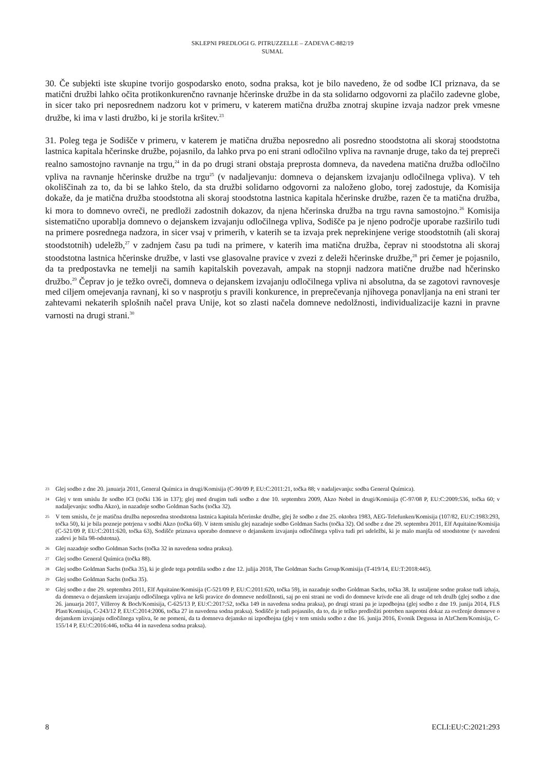SKLEPNI PREDLOGI G. PITRUZZELLE – ZADEVA C-882/19
SUMAL
30. Če subjekti iste skupine tvorijo gospodarsko enoto, sodna praksa, kot je bilo navedeno, že od sodbe ICI priznava, da se matični družbi lahko očita protikonkurenčno ravnanje hčerinske družbe in da sta solidarno odgovorni za plačilo zadevne globe, in sicer tako pri neposrednem nadzoru kot v primeru, v katerem matična družba znotraj skupine izvaja nadzor prek vmesne družbe, ki ima v lasti družbo, ki je storila kršitev.<sup>23</sup>
31. Poleg tega je Sodišče v primeru, v katerem je matična družba neposredno ali posredno stoodstotna ali skoraj stoodstotna lastnica kapitala hčerinske družbe, pojasnilo, da lahko prva po eni strani odločilno vpliva na ravnanje druge, tako da tej prepreči realno samostojno ravnanje na trgu,<sup>24</sup> in da po drugi strani obstaja preprosta domneva, da navedena matična družba odločilno vpliva na ravnanje hčerinske družbe na trgu<sup>25</sup> (v nadaljevanju: domneva o dejanskem izvajanju odločilnega vpliva). V teh okoliščinah za to, da bi se lahko štelo, da sta družbi solidarno odgovorni za naloženo globo, torej zadostuje, da Komisija dokaže, da je matična družba stoodstotna ali skoraj stoodstotna lastnica kapitala hčerinske družbe, razen če ta matična družba, ki mora to domnevo ovreči, ne predloži zadostnih dokazov, da njena hčerinska družba na trgu ravna samostojno.<sup>26</sup> Komisija sistematično uporablja domnevo o dejanskem izvajanju odločilnega vpliva, Sodišče pa je njeno področje uporabe razširilo tudi na primere posrednega nadzora, in sicer vsaj v primerih, v katerih se ta izvaja prek neprekinjene verige stoodstotnih (ali skoraj stoodstotnih) udeležb,<sup>27</sup> v zadnjem času pa tudi na primere, v katerih ima matična družba, čeprav ni stoodstotna ali skoraj stoodstotna lastnica hčerinske družbe, v lasti vse glasovalne pravice v zvezi z deleži hčerinske družbe,<sup>28</sup> pri čemer je pojasnilo, da ta predpostavka ne temelji na samih kapitalskih povezavah, ampak na stopnji nadzora matične družbe nad hčerinsko družbo.<sup>29</sup> Čeprav jo je težko ovreči, domneva o dejanskem izvajanju odločilnega vpliva ni absolutna, da se zagotovi ravnovesje med ciljem omejevanja ravnanj, ki so v nasprotju s pravili konkurence, in preprečevanja njihovega ponavljanja na eni strani ter zahtevami nekaterih splošnih načel prava Unije, kot so zlasti načela domneve nedolžnosti, individualizacije kazni in pravne varnosti na drugi strani.<sup>30</sup>
23 Glej sodbo z dne 20. januarja 2011, General Química in drugi/Komisija (C-90/09 P, EU:C:2011:21, točka 88; v nadaljevanju: sodba General Química).
24 Glej v tem smislu že sodbo ICI (točki 136 in 137); glej med drugim tudi sodbo z dne 10. septembra 2009, Akzo Nobel in drugi/Komisija (C-97/08 P, EU:C:2009:536, točka 60; v nadaljevanju: sodba Akzo), in nazadnje sodbo Goldman Sachs (točka 32).
25 V tem smislu, če je matična družba neposredna stoodstotna lastnica kapitala hčerinske družbe, glej že sodbo z dne 25. oktobra 1983, AEG-Telefunken/Komisija (107/82, EU:C:1983:293, točka 50), ki je bila pozneje potrjena v sodbi Akzo (točka 60). V istem smislu glej nazadnje sodbo Goldman Sachs (točka 32). Od sodbe z dne 29. septembra 2011, Elf Aquitaine/Komisija (C-521/09 P, EU:C:2011:620, točka 63), Sodišče priznava uporabo domneve o dejanskem izvajanju odločilnega vpliva tudi pri udeležbi, ki je malo manjša od stoodstotne (v navedeni zadevi je bila 98-odstotna).
26 Glej nazadnje sodbo Goldman Sachs (točka 32 in navedena sodna praksa).
27 Glej sodbo General Química (točka 88).
28 Glej sodbo Goldman Sachs (točka 35), ki je glede tega potrdila sodbo z dne 12. julija 2018, The Goldman Sachs Group/Komisija (T-419/14, EU:T:2018:445).
29 Glej sodbo Goldman Sachs (točka 35).
30 Glej sodbo z dne 29. septembra 2011, Elf Aquitaine/Komisija (C-521/09 P, EU:C:2011:620, točka 59), in nazadnje sodbo Goldman Sachs, točka 38. Iz ustaljene sodne prakse tudi izhaja, da domneva o dejanskem izvajanju odločilnega vpliva ne krši pravice do domneve nedolžnosti, saj po eni strani ne vodi do domneve krivde ene ali druge od teh družb (glej sodbo z dne 26. januarja 2017, Villeroy & Boch/Komisija, C-625/13 P, EU:C:2017:52, točka 149 in navedena sodna praksa), po drugi strani pa je izpodbojna (glej sodbo z dne 19. junija 2014, FLS Plast/Komisija, C-243/12 P, EU:C:2014:2006, točka 27 in navedena sodna praksa). Sodišče je tudi pojasnilo, da to, da je težko predložiti potreben nasprotni dokaz za ovrženje domneve o dejanskem izvajanju odločilnega vpliva, še ne pomeni, da ta domneva dejansko ni izpodbojna (glej v tem smislu sodbo z dne 16. junija 2016, Evonik Degussa in AlzChem/Komisija, C-155/14 P, EU:C:2016:446, točka 44 in navedena sodna praksa).
8 ECLI:EU:C:2021:293